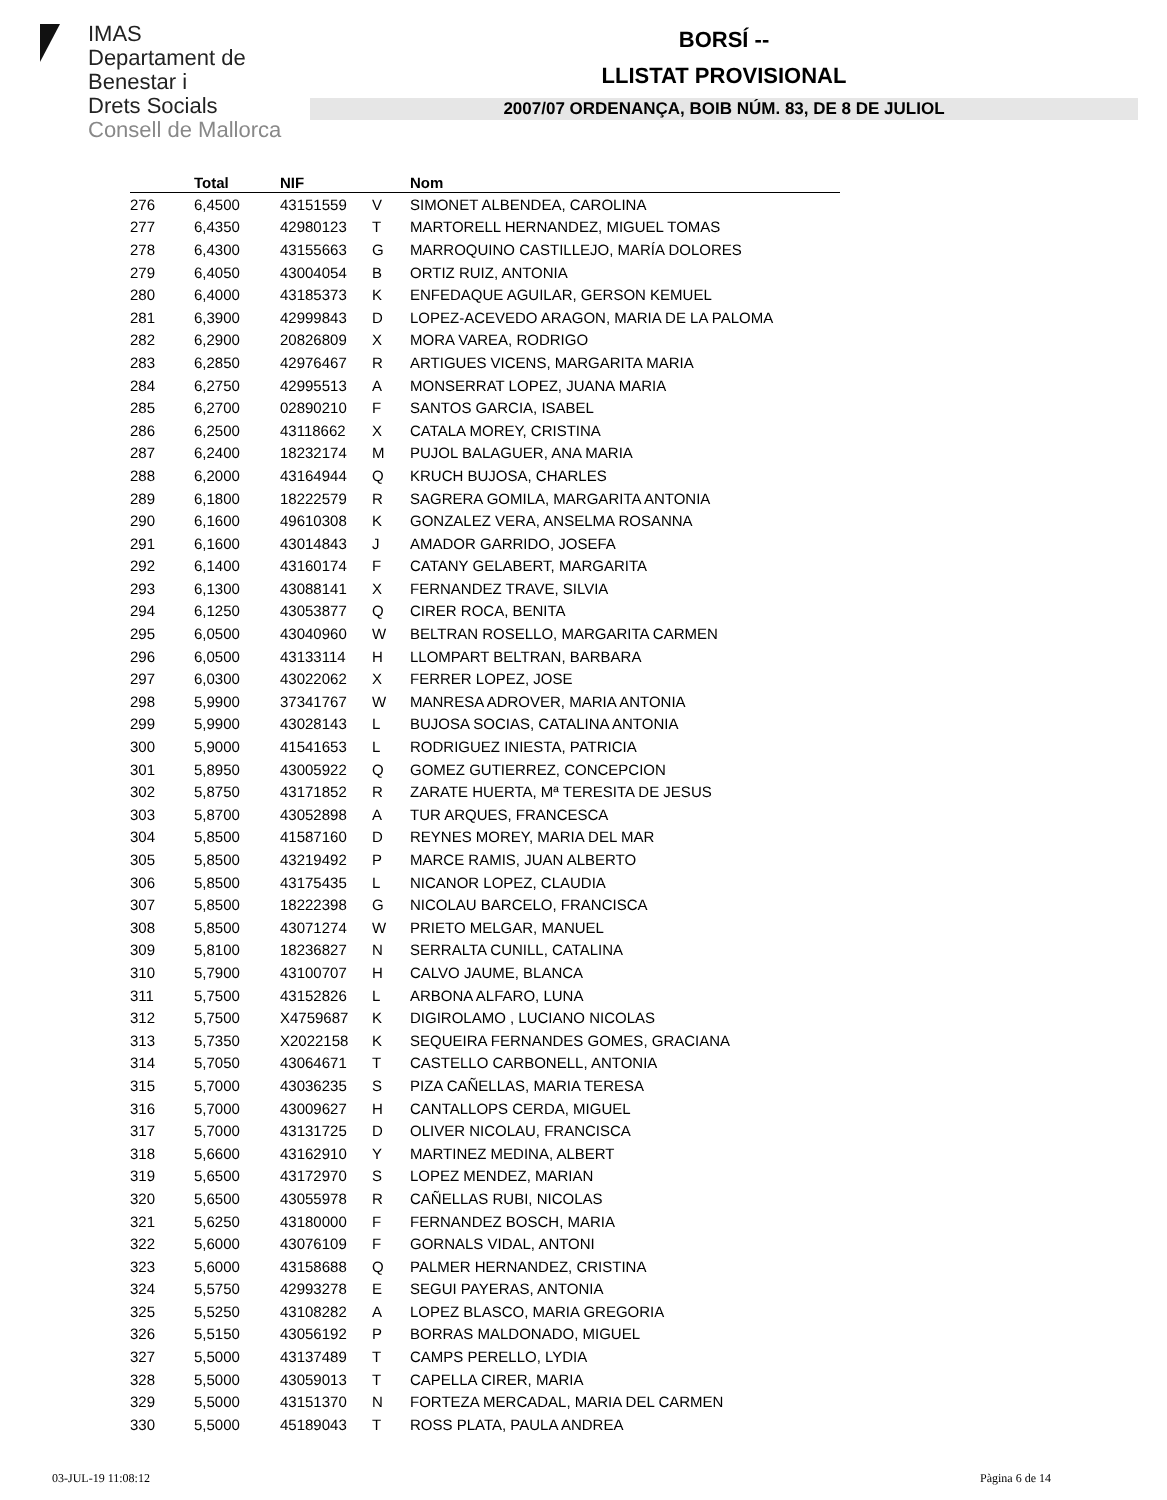IMAS
Departament de
Benestar i
Drets Socials
Consell de Mallorca
BORSÍ --
LLISTAT PROVISIONAL
2007/07 ORDENANÇA, BOIB NÚM. 83, DE 8 DE JULIOL
| | Total | NIF | | Nom |
| --- | --- | --- | --- | --- |
| 276 | 6,4500 | 43151559 | V | SIMONET ALBENDEA, CAROLINA |
| 277 | 6,4350 | 42980123 | T | MARTORELL HERNANDEZ, MIGUEL TOMAS |
| 278 | 6,4300 | 43155663 | G | MARROQUINO CASTILLEJO, MARÍA DOLORES |
| 279 | 6,4050 | 43004054 | B | ORTIZ RUIZ, ANTONIA |
| 280 | 6,4000 | 43185373 | K | ENFEDAQUE AGUILAR, GERSON KEMUEL |
| 281 | 6,3900 | 42999843 | D | LOPEZ-ACEVEDO ARAGON, MARIA DE LA PALOMA |
| 282 | 6,2900 | 20826809 | X | MORA VAREA, RODRIGO |
| 283 | 6,2850 | 42976467 | R | ARTIGUES VICENS, MARGARITA MARIA |
| 284 | 6,2750 | 42995513 | A | MONSERRAT LOPEZ, JUANA MARIA |
| 285 | 6,2700 | 02890210 | F | SANTOS GARCIA, ISABEL |
| 286 | 6,2500 | 43118662 | X | CATALA MOREY, CRISTINA |
| 287 | 6,2400 | 18232174 | M | PUJOL BALAGUER, ANA MARIA |
| 288 | 6,2000 | 43164944 | Q | KRUCH BUJOSA, CHARLES |
| 289 | 6,1800 | 18222579 | R | SAGRERA GOMILA, MARGARITA ANTONIA |
| 290 | 6,1600 | 49610308 | K | GONZALEZ VERA, ANSELMA ROSANNA |
| 291 | 6,1600 | 43014843 | J | AMADOR GARRIDO, JOSEFA |
| 292 | 6,1400 | 43160174 | F | CATANY GELABERT, MARGARITA |
| 293 | 6,1300 | 43088141 | X | FERNANDEZ TRAVE, SILVIA |
| 294 | 6,1250 | 43053877 | Q | CIRER ROCA, BENITA |
| 295 | 6,0500 | 43040960 | W | BELTRAN ROSELLO, MARGARITA CARMEN |
| 296 | 6,0500 | 43133114 | H | LLOMPART BELTRAN, BARBARA |
| 297 | 6,0300 | 43022062 | X | FERRER LOPEZ, JOSE |
| 298 | 5,9900 | 37341767 | W | MANRESA ADROVER, MARIA ANTONIA |
| 299 | 5,9900 | 43028143 | L | BUJOSA SOCIAS, CATALINA ANTONIA |
| 300 | 5,9000 | 41541653 | L | RODRIGUEZ INIESTA, PATRICIA |
| 301 | 5,8950 | 43005922 | Q | GOMEZ GUTIERREZ, CONCEPCION |
| 302 | 5,8750 | 43171852 | R | ZARATE HUERTA, Mª TERESITA DE JESUS |
| 303 | 5,8700 | 43052898 | A | TUR ARQUES, FRANCESCA |
| 304 | 5,8500 | 41587160 | D | REYNES MOREY, MARIA DEL MAR |
| 305 | 5,8500 | 43219492 | P | MARCE RAMIS, JUAN ALBERTO |
| 306 | 5,8500 | 43175435 | L | NICANOR LOPEZ, CLAUDIA |
| 307 | 5,8500 | 18222398 | G | NICOLAU BARCELO, FRANCISCA |
| 308 | 5,8500 | 43071274 | W | PRIETO MELGAR, MANUEL |
| 309 | 5,8100 | 18236827 | N | SERRALTA CUNILL, CATALINA |
| 310 | 5,7900 | 43100707 | H | CALVO JAUME, BLANCA |
| 311 | 5,7500 | 43152826 | L | ARBONA ALFARO, LUNA |
| 312 | 5,7500 | X4759687 | K | DIGIROLAMO , LUCIANO NICOLAS |
| 313 | 5,7350 | X2022158 | K | SEQUEIRA FERNANDES GOMES, GRACIANA |
| 314 | 5,7050 | 43064671 | T | CASTELLO CARBONELL, ANTONIA |
| 315 | 5,7000 | 43036235 | S | PIZA CAÑELLAS, MARIA TERESA |
| 316 | 5,7000 | 43009627 | H | CANTALLOPS CERDA, MIGUEL |
| 317 | 5,7000 | 43131725 | D | OLIVER NICOLAU, FRANCISCA |
| 318 | 5,6600 | 43162910 | Y | MARTINEZ MEDINA, ALBERT |
| 319 | 5,6500 | 43172970 | S | LOPEZ MENDEZ, MARIAN |
| 320 | 5,6500 | 43055978 | R | CAÑELLAS RUBI, NICOLAS |
| 321 | 5,6250 | 43180000 | F | FERNANDEZ BOSCH, MARIA |
| 322 | 5,6000 | 43076109 | F | GORNALS VIDAL, ANTONI |
| 323 | 5,6000 | 43158688 | Q | PALMER HERNANDEZ, CRISTINA |
| 324 | 5,5750 | 42993278 | E | SEGUI PAYERAS, ANTONIA |
| 325 | 5,5250 | 43108282 | A | LOPEZ BLASCO, MARIA GREGORIA |
| 326 | 5,5150 | 43056192 | P | BORRAS MALDONADO, MIGUEL |
| 327 | 5,5000 | 43137489 | T | CAMPS PERELLO, LYDIA |
| 328 | 5,5000 | 43059013 | T | CAPELLA CIRER, MARIA |
| 329 | 5,5000 | 43151370 | N | FORTEZA MERCADAL, MARIA DEL CARMEN |
| 330 | 5,5000 | 45189043 | T | ROSS PLATA, PAULA ANDREA |
03-JUL-19 11:08:12 Pàgina 6 de 14